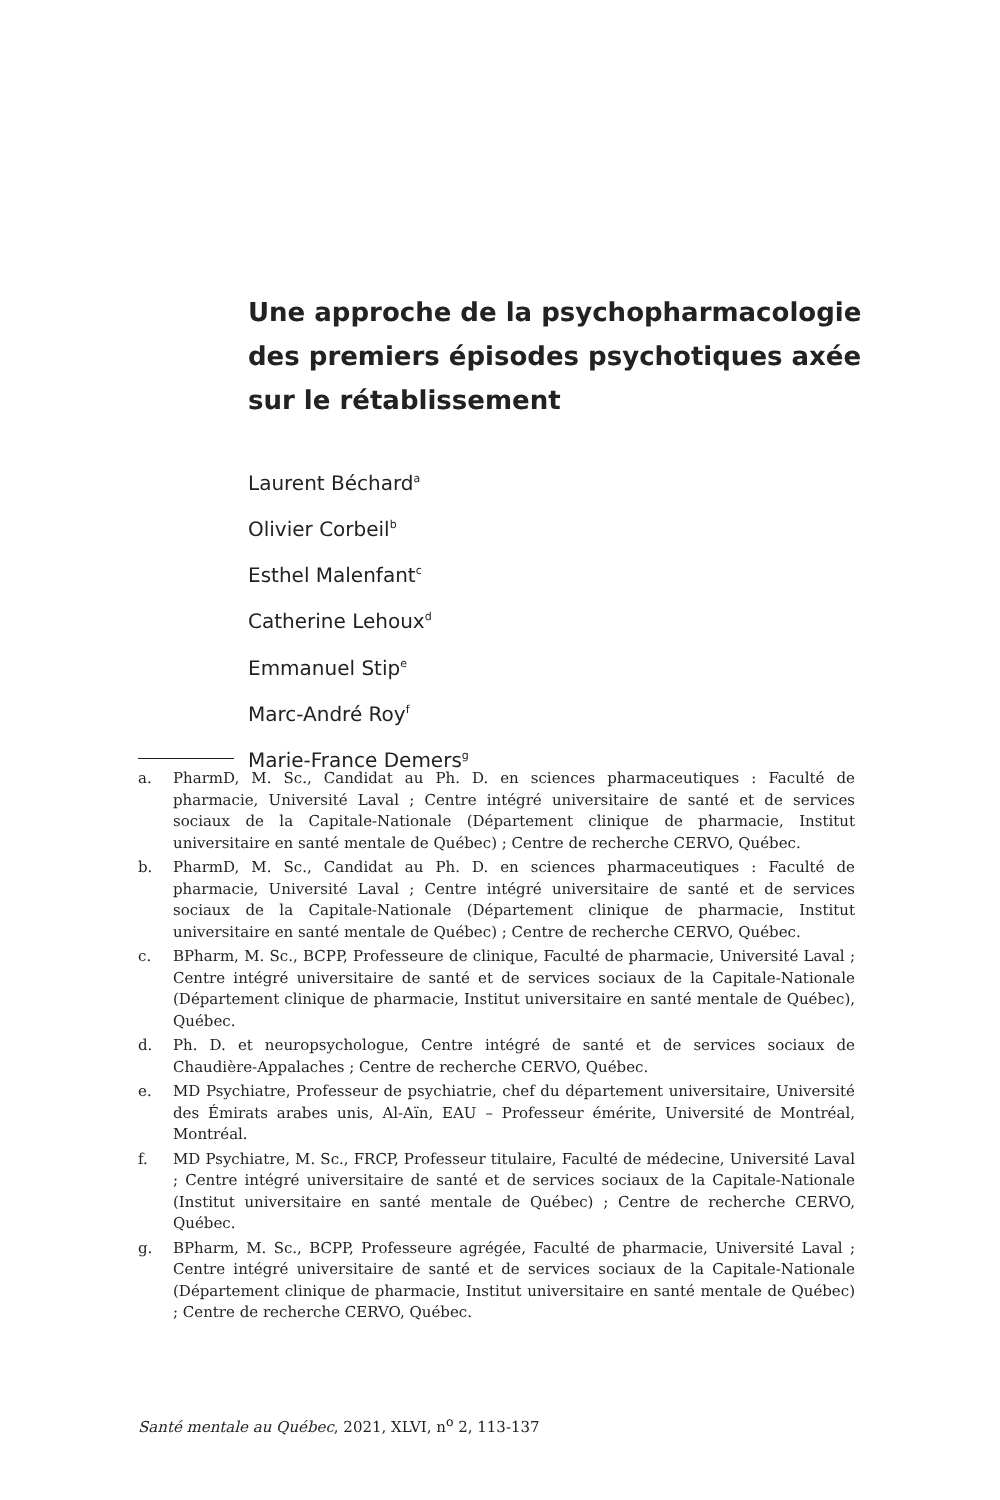Une approche de la psychopharmacologie des premiers épisodes psychotiques axée sur le rétablissement
Laurent Béchard<sup>a</sup>
Olivier Corbeil<sup>b</sup>
Esthel Malenfant<sup>c</sup>
Catherine Lehoux<sup>d</sup>
Emmanuel Stip<sup>e</sup>
Marc-André Roy<sup>f</sup>
Marie-France Demers<sup>g</sup>
a. PharmD, M. Sc., Candidat au Ph. D. en sciences pharmaceutiques : Faculté de pharmacie, Université Laval ; Centre intégré universitaire de santé et de services sociaux de la Capitale-Nationale (Département clinique de pharmacie, Institut universitaire en santé mentale de Québec) ; Centre de recherche CERVO, Québec.
b. PharmD, M. Sc., Candidat au Ph. D. en sciences pharmaceutiques : Faculté de pharmacie, Université Laval ; Centre intégré universitaire de santé et de services sociaux de la Capitale-Nationale (Département clinique de pharmacie, Institut universitaire en santé mentale de Québec) ; Centre de recherche CERVO, Québec.
c. BPharm, M. Sc., BCPP, Professeure de clinique, Faculté de pharmacie, Université Laval ; Centre intégré universitaire de santé et de services sociaux de la Capitale-Nationale (Département clinique de pharmacie, Institut universitaire en santé mentale de Québec), Québec.
d. Ph. D. et neuropsychologue, Centre intégré de santé et de services sociaux de Chaudière-Appalaches ; Centre de recherche CERVO, Québec.
e. MD Psychiatre, Professeur de psychiatrie, chef du département universitaire, Université des Émirats arabes unis, Al-Aïn, EAU – Professeur émérite, Université de Montréal, Montréal.
f. MD Psychiatre, M. Sc., FRCP, Professeur titulaire, Faculté de médecine, Université Laval ; Centre intégré universitaire de santé et de services sociaux de la Capitale-Nationale (Institut universitaire en santé mentale de Québec) ; Centre de recherche CERVO, Québec.
g. BPharm, M. Sc., BCPP, Professeure agrégée, Faculté de pharmacie, Université Laval ; Centre intégré universitaire de santé et de services sociaux de la Capitale-Nationale (Département clinique de pharmacie, Institut universitaire en santé mentale de Québec) ; Centre de recherche CERVO, Québec.
Santé mentale au Québec, 2021, XLVI, n<sup>o</sup> 2, 113-137